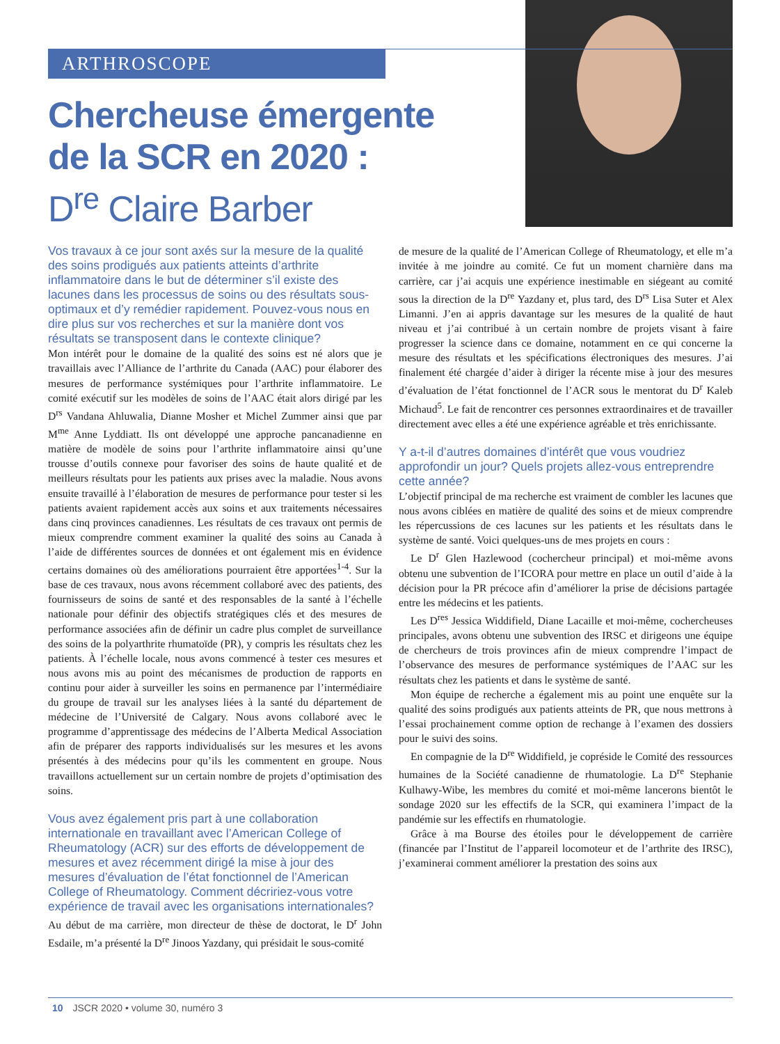ARTHROSCOPE
Chercheuse émergente
de la SCR en 2020 :
D<sup>re</sup> Claire Barber
Vos travaux à ce jour sont axés sur la mesure de la qualité des soins prodigués aux patients atteints d’arthrite inflammatoire dans le but de déterminer s’il existe des lacunes dans les processus de soins ou des résultats sous-optimaux et d’y remédier rapidement. Pouvez-vous nous en dire plus sur vos recherches et sur la manière dont vos résultats se transposent dans le contexte clinique?
Mon intérêt pour le domaine de la qualité des soins est né alors que je travaillais avec l’Alliance de l’arthrite du Canada (AAC) pour élaborer des mesures de performance systémiques pour l’arthrite inflammatoire. Le comité exécutif sur les modèles de soins de l’AAC était alors dirigé par les D<sup>rs</sup> Vandana Ahluwalia, Dianne Mosher et Michel Zummer ainsi que par M<sup>me</sup> Anne Lyddiatt. Ils ont développé une approche pancanadienne en matière de modèle de soins pour l’arthrite inflammatoire ainsi qu’une trousse d’outils connexe pour favoriser des soins de haute qualité et de meilleurs résultats pour les patients aux prises avec la maladie. Nous avons ensuite travaillé à l’élaboration de mesures de performance pour tester si les patients avaient rapidement accès aux soins et aux traitements nécessaires dans cinq provinces canadiennes. Les résultats de ces travaux ont permis de mieux comprendre comment examiner la qualité des soins au Canada à l’aide de différentes sources de données et ont également mis en évidence certains domaines où des améliorations pourraient être apportées<sup>1-4</sup>. Sur la base de ces travaux, nous avons récemment collaboré avec des patients, des fournisseurs de soins de santé et des responsables de la santé à l’échelle nationale pour définir des objectifs stratégiques clés et des mesures de performance associées afin de définir un cadre plus complet de surveillance des soins de la polyarthrite rhumatoïde (PR), y compris les résultats chez les patients. À l’échelle locale, nous avons commencé à tester ces mesures et nous avons mis au point des mécanismes de production de rapports en continu pour aider à surveiller les soins en permanence par l’intermédiaire du groupe de travail sur les analyses liées à la santé du département de médecine de l’Université de Calgary. Nous avons collaboré avec le programme d’apprentissage des médecins de l’Alberta Medical Association afin de préparer des rapports individualisés sur les mesures et les avons présentés à des médecins pour qu’ils les commentent en groupe. Nous travaillons actuellement sur un certain nombre de projets d’optimisation des soins.
Vous avez également pris part à une collaboration internationale en travaillant avec l’American College of Rheumatology (ACR) sur des efforts de développement de mesures et avez récemment dirigé la mise à jour des mesures d’évaluation de l’état fonctionnel de l’American College of Rheumatology. Comment décririez-vous votre expérience de travail avec les organisations internationales?
Au début de ma carrière, mon directeur de thèse de doctorat, le D<sup>r</sup> John Esdaile, m’a présenté la D<sup>re</sup> Jinoos Yazdany, qui présidait le sous-comité
de mesure de la qualité de l’American College of Rheumatology, et elle m’a invitée à me joindre au comité. Ce fut un moment charnière dans ma carrière, car j’ai acquis une expérience inestimable en siégeant au comité sous la direction de la D<sup>re</sup> Yazdany et, plus tard, des D<sup>rs</sup> Lisa Suter et Alex Limanni. J’en ai appris davantage sur les mesures de la qualité de haut niveau et j’ai contribué à un certain nombre de projets visant à faire progresser la science dans ce domaine, notamment en ce qui concerne la mesure des résultats et les spécifications électroniques des mesures. J’ai finalement été chargée d’aider à diriger la récente mise à jour des mesures d’évaluation de l’état fonctionnel de l’ACR sous le mentorat du D<sup>r</sup> Kaleb Michaud<sup>5</sup>. Le fait de rencontrer ces personnes extraordinaires et de travailler directement avec elles a été une expérience agréable et très enrichissante.
Y a-t-il d’autres domaines d’intérêt que vous voudriez approfondir un jour? Quels projets allez-vous entreprendre cette année?
L’objectif principal de ma recherche est vraiment de combler les lacunes que nous avons ciblées en matière de qualité des soins et de mieux comprendre les répercussions de ces lacunes sur les patients et les résultats dans le système de santé. Voici quelques-uns de mes projets en cours :
Le D<sup>r</sup> Glen Hazlewood (cochercheur principal) et moi-même avons obtenu une subvention de l’ICORA pour mettre en place un outil d’aide à la décision pour la PR précoce afin d’améliorer la prise de décisions partagée entre les médecins et les patients.
Les D<sup>res</sup> Jessica Widdifield, Diane Lacaille et moi-même, cochercheuses principales, avons obtenu une subvention des IRSC et dirigeons une équipe de chercheurs de trois provinces afin de mieux comprendre l’impact de l’observance des mesures de performance systémiques de l’AAC sur les résultats chez les patients et dans le système de santé.
Mon équipe de recherche a également mis au point une enquête sur la qualité des soins prodigués aux patients atteints de PR, que nous mettrons à l’essai prochainement comme option de rechange à l’examen des dossiers pour le suivi des soins.
En compagnie de la D<sup>re</sup> Widdifield, je copréside le Comité des ressources humaines de la Société canadienne de rhumatologie. La D<sup>re</sup> Stephanie Kulhawy-Wibe, les membres du comité et moi-même lancerons bientôt le sondage 2020 sur les effectifs de la SCR, qui examinera l’impact de la pandémie sur les effectifs en rhumatologie.
Grâce à ma Bourse des étoiles pour le développement de carrière (financée par l’Institut de l’appareil locomoteur et de l’arthrite des IRSC), j’examinerai comment améliorer la prestation des soins aux
10 JSCR 2020 • volume 30, numéro 3